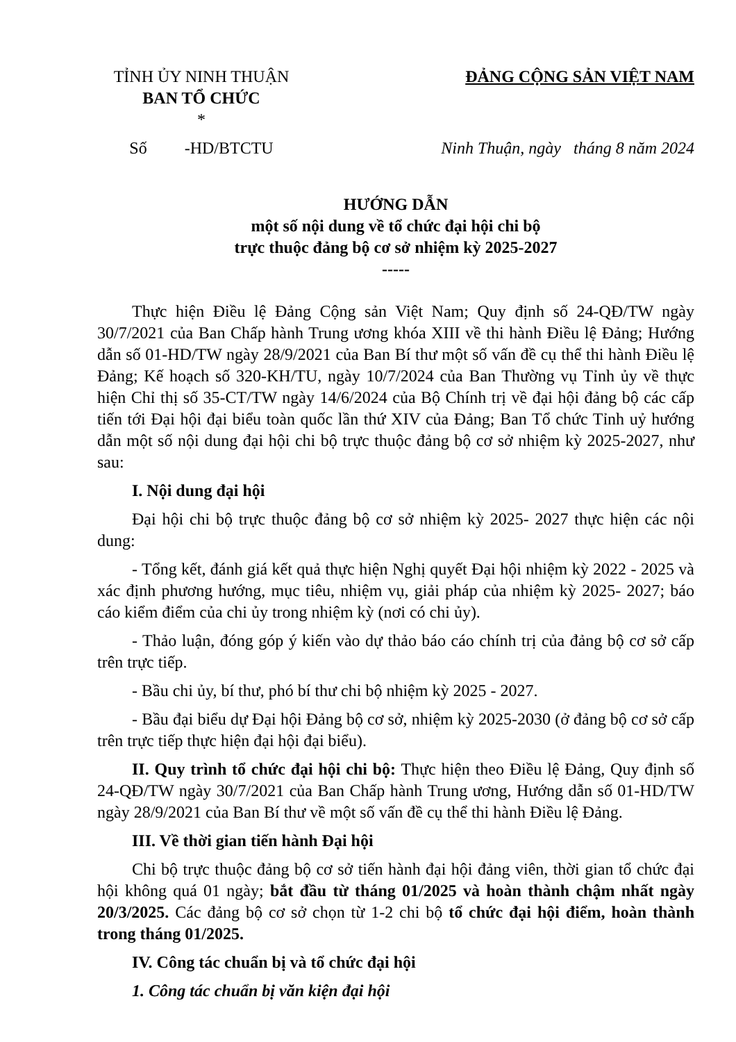TỈNH ỦY NINH THUẬN
BAN TỔ CHỨC
*
ĐẢNG CỘNG SẢN VIỆT NAM
Số -HD/BTCTU Ninh Thuận, ngày tháng 8 năm 2024
HƯỚNG DẪN
một số nội dung về tổ chức đại hội chi bộ
trực thuộc đảng bộ cơ sở nhiệm kỳ 2025-2027
-----
Thực hiện Điều lệ Đảng Cộng sản Việt Nam; Quy định số 24-QĐ/TW ngày 30/7/2021 của Ban Chấp hành Trung ương khóa XIII về thi hành Điều lệ Đảng; Hướng dẫn số 01-HD/TW ngày 28/9/2021 của Ban Bí thư một số vấn đề cụ thể thi hành Điều lệ Đảng; Kế hoạch số 320-KH/TU, ngày 10/7/2024 của Ban Thường vụ Tỉnh ủy về thực hiện Chỉ thị số 35-CT/TW ngày 14/6/2024 của Bộ Chính trị về đại hội đảng bộ các cấp tiến tới Đại hội đại biểu toàn quốc lần thứ XIV của Đảng; Ban Tổ chức Tỉnh uỷ hướng dẫn một số nội dung đại hội chi bộ trực thuộc đảng bộ cơ sở nhiệm kỳ 2025-2027, như sau:
I. Nội dung đại hội
Đại hội chi bộ trực thuộc đảng bộ cơ sở nhiệm kỳ 2025- 2027 thực hiện các nội dung:
- Tổng kết, đánh giá kết quả thực hiện Nghị quyết Đại hội nhiệm kỳ 2022 - 2025 và xác định phương hướng, mục tiêu, nhiệm vụ, giải pháp của nhiệm kỳ 2025- 2027; báo cáo kiểm điểm của chi ủy trong nhiệm kỳ (nơi có chi ủy).
- Thảo luận, đóng góp ý kiến vào dự thảo báo cáo chính trị của đảng bộ cơ sở cấp trên trực tiếp.
- Bầu chi ủy, bí thư, phó bí thư chi bộ nhiệm kỳ 2025 - 2027.
- Bầu đại biểu dự Đại hội Đảng bộ cơ sở, nhiệm kỳ 2025-2030 (ở đảng bộ cơ sở cấp trên trực tiếp thực hiện đại hội đại biểu).
II. Quy trình tổ chức đại hội chi bộ: Thực hiện theo Điều lệ Đảng, Quy định số 24-QĐ/TW ngày 30/7/2021 của Ban Chấp hành Trung ương, Hướng dẫn số 01-HD/TW ngày 28/9/2021 của Ban Bí thư về một số vấn đề cụ thể thi hành Điều lệ Đảng.
III. Về thời gian tiến hành Đại hội
Chi bộ trực thuộc đảng bộ cơ sở tiến hành đại hội đảng viên, thời gian tổ chức đại hội không quá 01 ngày; bắt đầu từ tháng 01/2025 và hoàn thành chậm nhất ngày 20/3/2025. Các đảng bộ cơ sở chọn từ 1-2 chi bộ tổ chức đại hội điểm, hoàn thành trong tháng 01/2025.
IV. Công tác chuẩn bị và tổ chức đại hội
1. Công tác chuẩn bị văn kiện đại hội